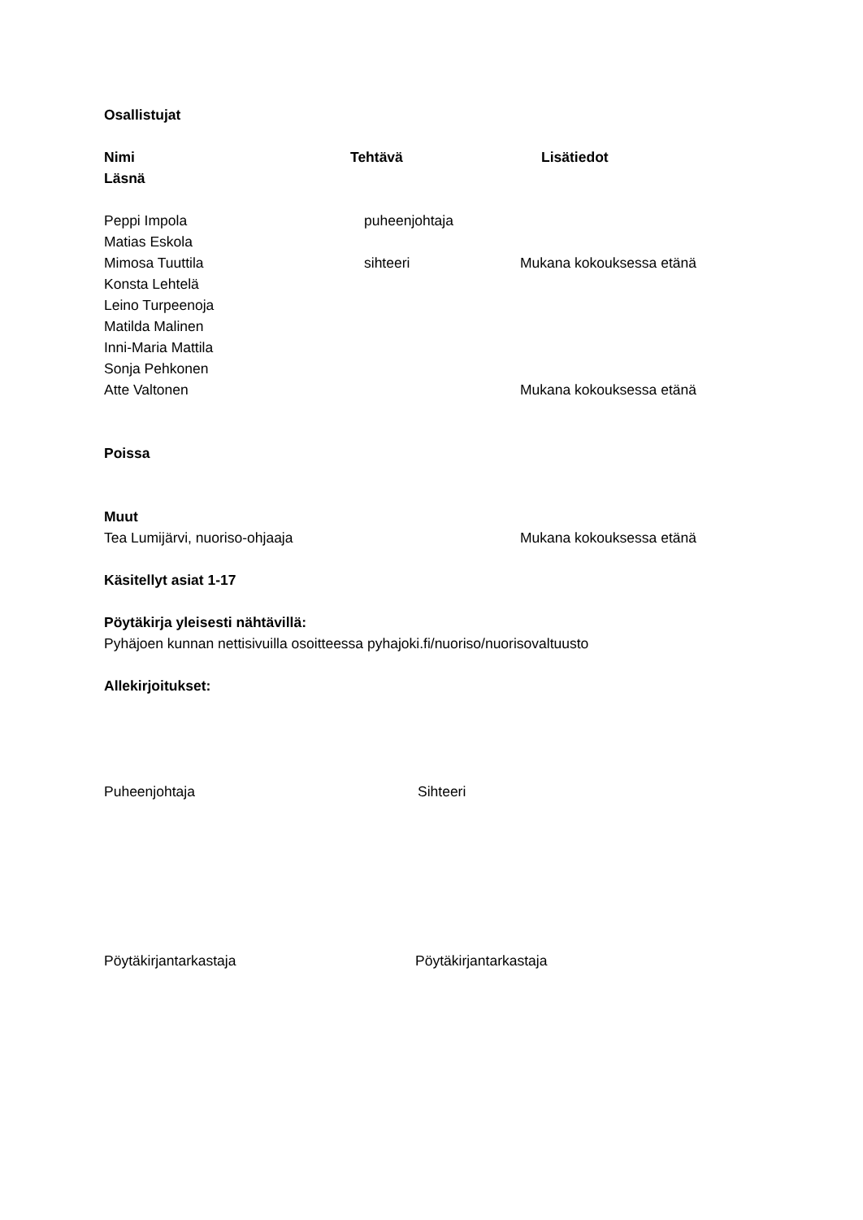Osallistujat
Nimi Tehtävä Lisätiedot
Läsnä
Peppi Impola puheenjohtaja
Matias Eskola
Mimosa Tuuttila sihteeri Mukana kokouksessa etänä
Konsta Lehtelä
Leino Turpeenoja
Matilda Malinen
Inni-Maria Mattila
Sonja Pehkonen
Atte Valtonen Mukana kokouksessa etänä
Poissa
Muut
Tea Lumijärvi, nuoriso-ohjaaja Mukana kokouksessa etänä
Käsitellyt asiat 1-17
Pöytäkirja yleisesti nähtävillä:
Pyhäjoen kunnan nettisivuilla osoitteessa pyhajoki.fi/nuoriso/nuorisovaltuusto
Allekirjoitukset:
Puheenjohtaja Sihteeri
Pöytäkirjantarkastaja Pöytäkirjantarkastaja